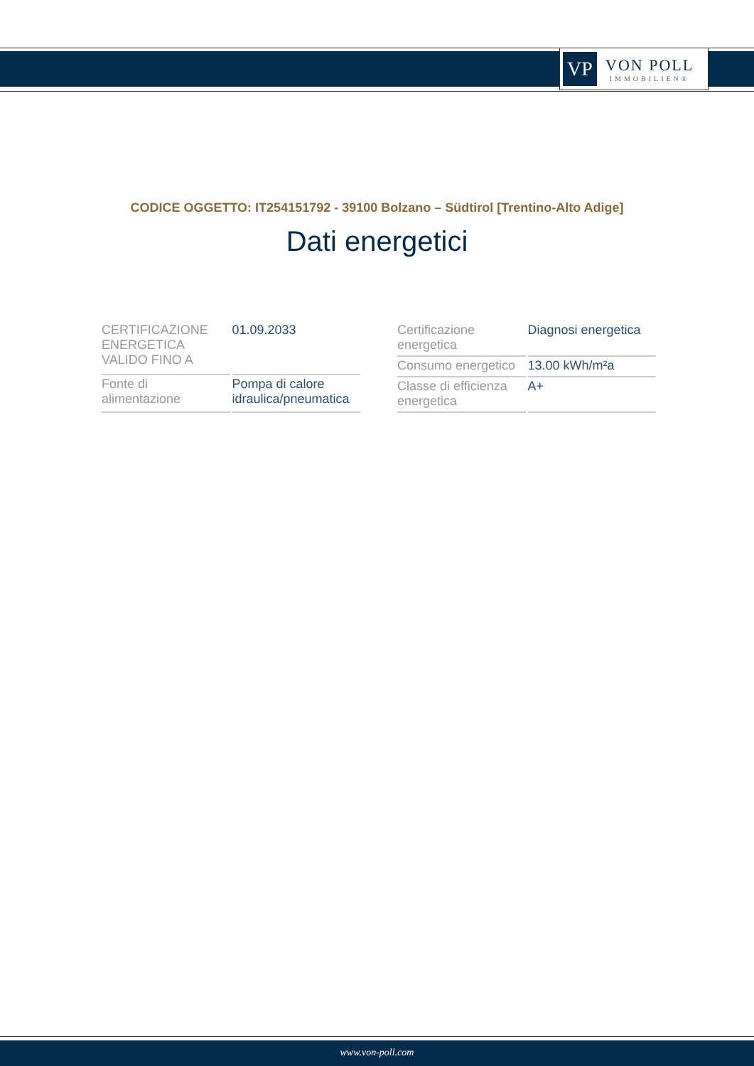VP
VON POLL
IMMOBILIEN®
CODICE OGGETTO: IT254151792 - 39100 Bolzano – Südtirol [Trentino-Alto Adige]
Dati energetici
| CERTIFICAZIONE ENERGETICA VALIDO FINO A | 01.09.2033 |
| Fonte di alimentazione | Pompa di calore idraulica/pneumatica |
| Certificazione energetica | Diagnosi energetica |
| Consumo energetico | 13.00 kWh/m²a |
| Classe di efficienza energetica | A+ |
www.von-poll.com